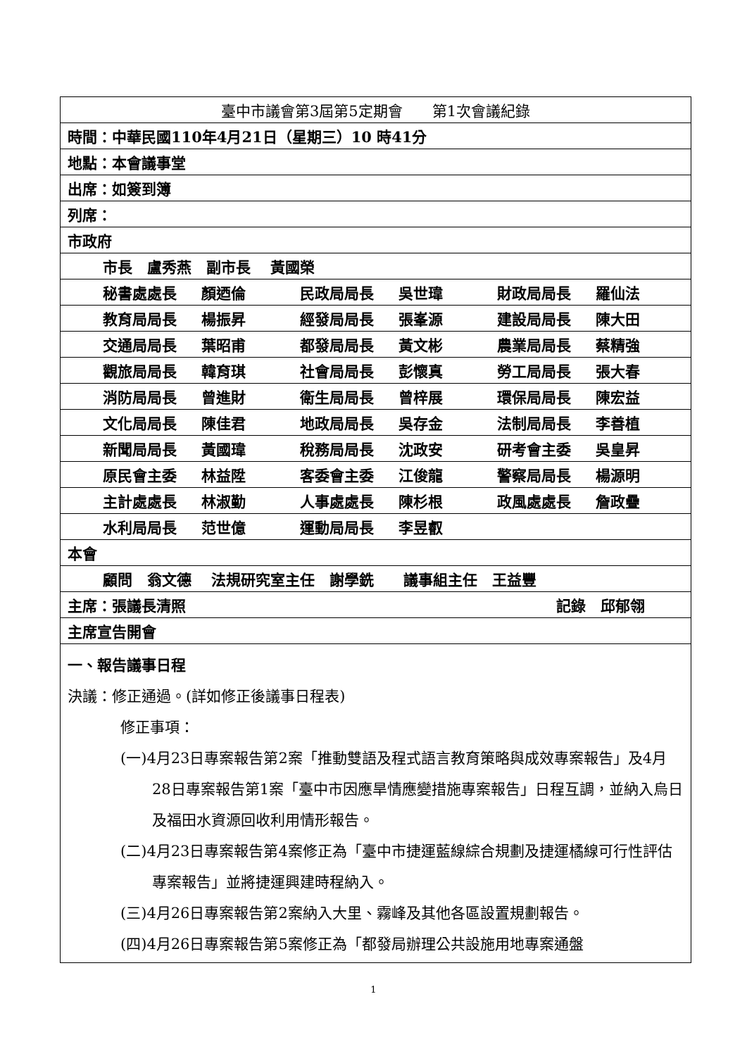| 臺中市議會第3屆第5定期會 第1次會議紀錄 |
| 時間：中華民國110年4月21日（星期三）10 時41分 |
| 地點：本會議事堂 |
| 出席：如簽到簿 |
| 列席： |
| 市政府 |
| 市長 盧秀燕 副市長 黃國榮 |
| 秘書處處長 顏迺倫 民政局局長 吳世瑋 財政局局長 羅仙法 |
| 教育局局長 楊振昇 經發局局長 張峯源 建設局局長 陳大田 |
| 交通局局長 葉昭甫 都發局局長 黃文彬 農業局局長 蔡精強 |
| 觀旅局局長 韓育琪 社會局局長 彭懷真 勞工局局長 張大春 |
| 消防局局長 曾進財 衛生局局長 曾梓展 環保局局長 陳宏益 |
| 文化局局長 陳佳君 地政局局長 吳存金 法制局局長 李善植 |
| 新聞局局長 黃國瑋 稅務局局長 沈政安 研考會主委 吳皇昇 |
| 原民會主委 林益陞 客委會主委 江俊龍 警察局局長 楊源明 |
| 主計處處長 林淑勤 人事處處長 陳杉根 政風處處長 詹政疊 |
| 水利局局長 范世億 運動局局長 李昱叡 |
| 本會 |
| 顧問 翁文德 法規研究室主任 謝學銑 議事組主任 王益豐 |
| 主席：張議長清照 記錄 邱郁翎 |
| 主席宣告開會 |
| 一、報告議事日程 決議：修正通過。(詳如修正後議事日程表) 修正事項： (一)4月23日專案報告第2案「推動雙語及程式語言教育策略與成效專案報告」及4月28日專案報告第1案「臺中市因應旱情應變措施專案報告」日程互調，並納入烏日及福田水資源回收利用情形報告。 (二)4月23日專案報告第4案修正為「臺中市捷運藍線綜合規劃及捷運橘線可行性評估專案報告」並將捷運興建時程納入。 (三)4月26日專案報告第2案納入大里、霧峰及其他各區設置規劃報告。 (四)4月26日專案報告第5案修正為「都發局辦理公共設施用地專案通盤 |
1